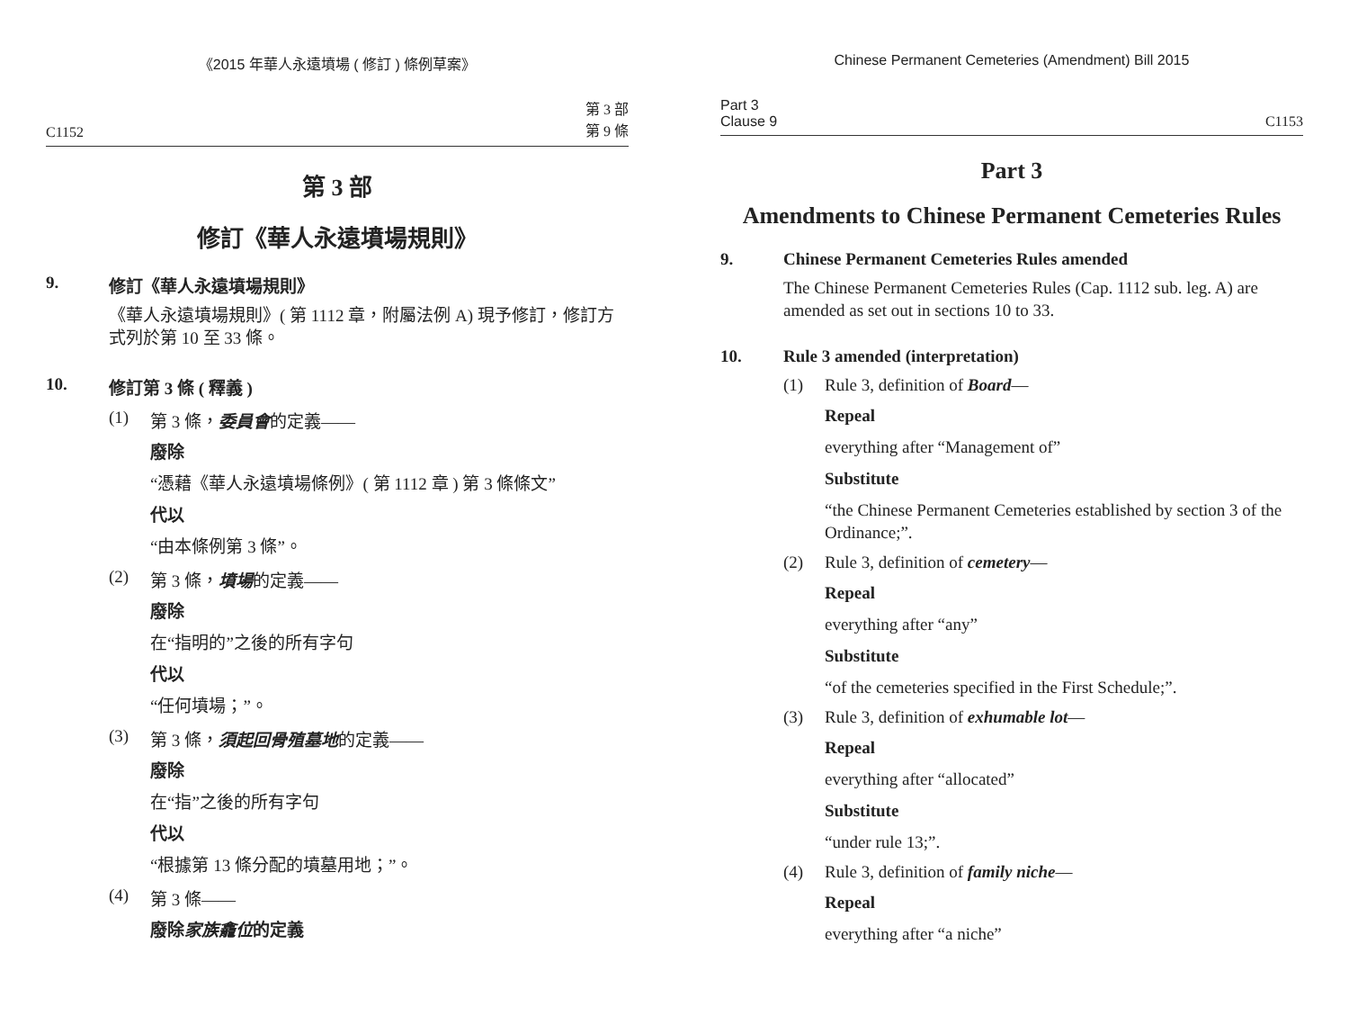《2015 年華人永遠墳場 ( 修訂 ) 條例草案》
C1152 第 3 部
第 9 條
第 3 部
修訂《華人永遠墳場規則》
9. 修訂《華人永遠墳場規則》
《華人永遠墳場規則》( 第 1112 章，附屬法例 A) 現予修訂，修訂方式列於第 10 至 33 條。
10. 修訂第 3 條 ( 釋義 )
(1) 第 3 條，委員會的定義——
廢除
“憑藉《華人永遠墳場條例》( 第 1112 章 ) 第 3 條條文”
代以
“由本條例第 3 條”。
(2) 第 3 條，墳場的定義——
廢除
在“指明的”之後的所有字句
代以
“任何墳場；”。
(3) 第 3 條，須起回骨殖墓地的定義——
廢除
在“指”之後的所有字句
代以
“根據第 13 條分配的墳墓用地；”。
(4) 第 3 條——
廢除家族龕位的定義
Chinese Permanent Cemeteries (Amendment) Bill 2015
Part 3
Clause 9 C1153
Part 3
Amendments to Chinese Permanent Cemeteries Rules
9. Chinese Permanent Cemeteries Rules amended
The Chinese Permanent Cemeteries Rules (Cap. 1112 sub. leg. A) are amended as set out in sections 10 to 33.
10. Rule 3 amended (interpretation)
(1) Rule 3, definition of Board—
Repeal
everything after “Management of”
Substitute
“the Chinese Permanent Cemeteries established by section 3 of the Ordinance;”.
(2) Rule 3, definition of cemetery—
Repeal
everything after “any”
Substitute
“of the cemeteries specified in the First Schedule;”.
(3) Rule 3, definition of exhumable lot—
Repeal
everything after “allocated”
Substitute
“under rule 13;”.
(4) Rule 3, definition of family niche—
Repeal
everything after “a niche”